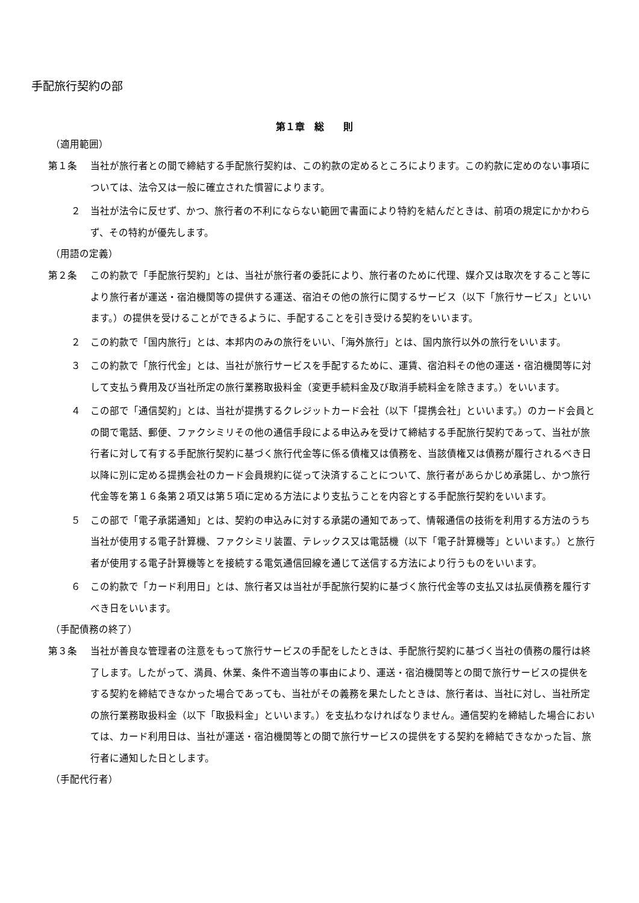手配旅行契約の部
第１章　総　　則
（適用範囲）
第１条 当社が旅行者との間で締結する手配旅行契約は、この約款の定めるところによります。この約款に定めのない事項については、法令又は一般に確立された慣習によります。
２ 当社が法令に反せず、かつ、旅行者の不利にならない範囲で書面により特約を結んだときは、前項の規定にかかわらず、その特約が優先します。
（用語の定義）
第２条 この約款で「手配旅行契約」とは、当社が旅行者の委託により、旅行者のために代理、媒介又は取次をすること等により旅行者が運送・宿泊機関等の提供する運送、宿泊その他の旅行に関するサービス（以下「旅行サービス」といいます。）の提供を受けることができるように、手配することを引き受ける契約をいいます。
２ この約款で「国内旅行」とは、本邦内のみの旅行をいい、「海外旅行」とは、国内旅行以外の旅行をいいます。
３ この約款で「旅行代金」とは、当社が旅行サービスを手配するために、運賃、宿泊料その他の運送・宿泊機関等に対して支払う費用及び当社所定の旅行業務取扱料金（変更手続料金及び取消手続料金を除きます。）をいいます。
４ この部で「通信契約」とは、当社が提携するクレジットカード会社（以下「提携会社」といいます。）のカード会員との間で電話、郵便、ファクシミリその他の通信手段による申込みを受けて締結する手配旅行契約であって、当社が旅行者に対して有する手配旅行契約に基づく旅行代金等に係る債権又は債務を、当該債権又は債務が履行されるべき日以降に別に定める提携会社のカード会員規約に従って決済することについて、旅行者があらかじめ承諾し、かつ旅行代金等を第１６条第２項又は第５項に定める方法により支払うことを内容とする手配旅行契約をいいます。
５ この部で「電子承諾通知」とは、契約の申込みに対する承諾の通知であって、情報通信の技術を利用する方法のうち当社が使用する電子計算機、ファクシミリ装置、テレックス又は電話機（以下「電子計算機等」といいます。）と旅行者が使用する電子計算機等とを接続する電気通信回線を通じて送信する方法により行うものをいいます。
６ この約款で「カード利用日」とは、旅行者又は当社が手配旅行契約に基づく旅行代金等の支払又は払戻債務を履行すべき日をいいます。
（手配債務の終了）
第３条 当社が善良な管理者の注意をもって旅行サービスの手配をしたときは、手配旅行契約に基づく当社の債務の履行は終了します。したがって、満員、休業、条件不適当等の事由により、運送・宿泊機関等との間で旅行サービスの提供をする契約を締結できなかった場合であっても、当社がその義務を果たしたときは、旅行者は、当社に対し、当社所定の旅行業務取扱料金（以下「取扱料金」といいます。）を支払わなければなりません。通信契約を締結した場合においては、カード利用日は、当社が運送・宿泊機関等との間で旅行サービスの提供をする契約を締結できなかった旨、旅行者に通知した日とします。
（手配代行者）